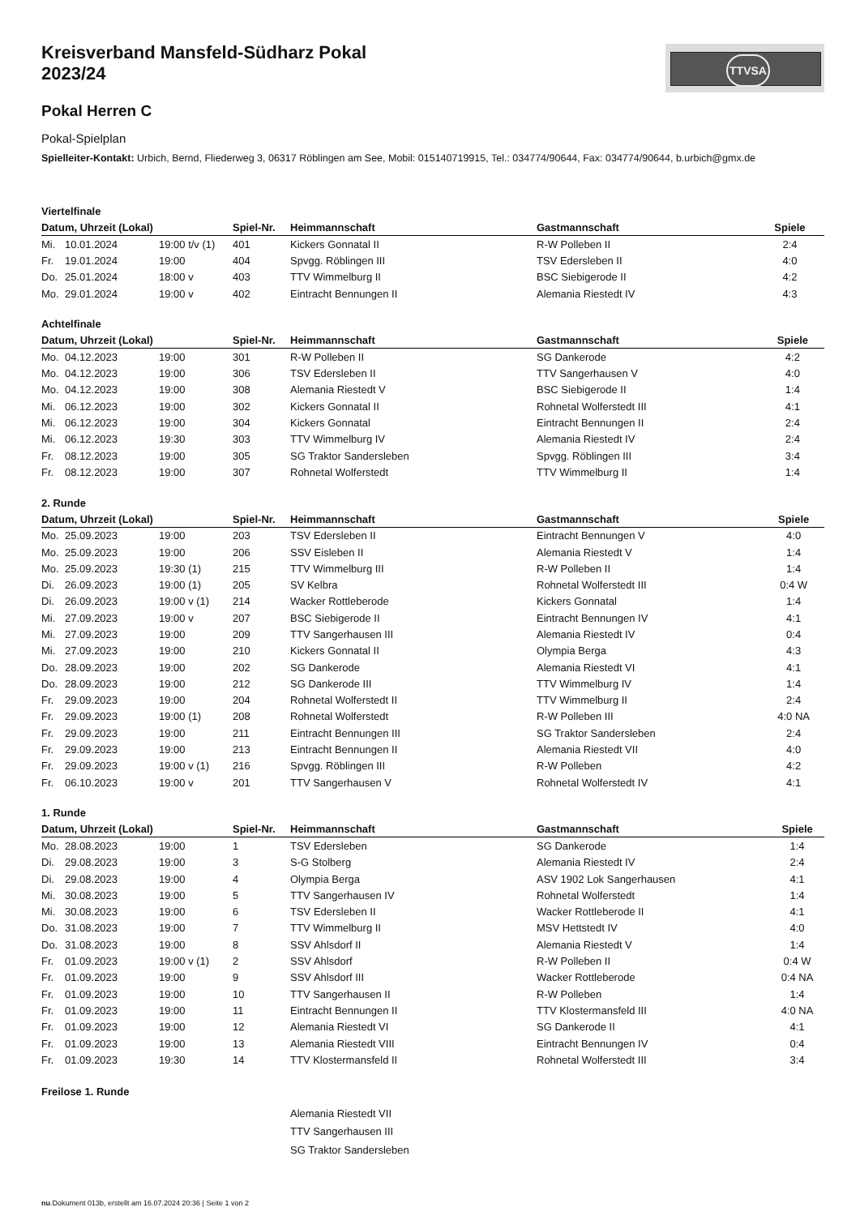TTVSA
Kreisverband Mansfeld-Südharz Pokal
2023/24
Pokal Herren C
Pokal-Spielplan
Spielleiter-Kontakt: Urbich, Bernd, Fliederweg 3, 06317 Röblingen am See, Mobil: 015140719915, Tel.: 034774/90644, Fax: 034774/90644, b.urbich@gmx.de
Viertelfinale
| Datum, Uhrzeit (Lokal) | | | Spiel-Nr. | Heimmannschaft | Gastmannschaft | Spiele |
| --- | --- | --- | --- | --- | --- | --- |
| Mi. | 10.01.2024 | 19:00 t/v (1) | 401 | Kickers Gonnatal II | R-W Polleben II | 2:4 |
| Fr. | 19.01.2024 | 19:00 | 404 | Spvgg. Röblingen III | TSV Edersleben II | 4:0 |
| Do. | 25.01.2024 | 18:00 v | 403 | TTV Wimmelburg II | BSC Siebigerode II | 4:2 |
| Mo. | 29.01.2024 | 19:00 v | 402 | Eintracht Bennungen II | Alemania Riestedt IV | 4:3 |
Achtelfinale
| Datum, Uhrzeit (Lokal) | | | Spiel-Nr. | Heimmannschaft | Gastmannschaft | Spiele |
| --- | --- | --- | --- | --- | --- | --- |
| Mo. | 04.12.2023 | 19:00 | 301 | R-W Polleben II | SG Dankerode | 4:2 |
| Mo. | 04.12.2023 | 19:00 | 306 | TSV Edersleben II | TTV Sangerhausen V | 4:0 |
| Mo. | 04.12.2023 | 19:00 | 308 | Alemania Riestedt V | BSC Siebigerode II | 1:4 |
| Mi. | 06.12.2023 | 19:00 | 302 | Kickers Gonnatal II | Rohnetal Wolferstedt III | 4:1 |
| Mi. | 06.12.2023 | 19:00 | 304 | Kickers Gonnatal | Eintracht Bennungen II | 2:4 |
| Mi. | 06.12.2023 | 19:30 | 303 | TTV Wimmelburg IV | Alemania Riestedt IV | 2:4 |
| Fr. | 08.12.2023 | 19:00 | 305 | SG Traktor Sandersleben | Spvgg. Röblingen III | 3:4 |
| Fr. | 08.12.2023 | 19:00 | 307 | Rohnetal Wolferstedt | TTV Wimmelburg II | 1:4 |
2. Runde
| Datum, Uhrzeit (Lokal) | | | Spiel-Nr. | Heimmannschaft | Gastmannschaft | Spiele |
| --- | --- | --- | --- | --- | --- | --- |
| Mo. | 25.09.2023 | 19:00 | 203 | TSV Edersleben II | Eintracht Bennungen V | 4:0 |
| Mo. | 25.09.2023 | 19:00 | 206 | SSV Eisleben II | Alemania Riestedt V | 1:4 |
| Mo. | 25.09.2023 | 19:30 (1) | 215 | TTV Wimmelburg III | R-W Polleben II | 1:4 |
| Di. | 26.09.2023 | 19:00 (1) | 205 | SV Kelbra | Rohnetal Wolferstedt III | 0:4 W |
| Di. | 26.09.2023 | 19:00 v (1) | 214 | Wacker Rottleberode | Kickers Gonnatal | 1:4 |
| Mi. | 27.09.2023 | 19:00 v | 207 | BSC Siebigerode II | Eintracht Bennungen IV | 4:1 |
| Mi. | 27.09.2023 | 19:00 | 209 | TTV Sangerhausen III | Alemania Riestedt IV | 0:4 |
| Mi. | 27.09.2023 | 19:00 | 210 | Kickers Gonnatal II | Olympia Berga | 4:3 |
| Do. | 28.09.2023 | 19:00 | 202 | SG Dankerode | Alemania Riestedt VI | 4:1 |
| Do. | 28.09.2023 | 19:00 | 212 | SG Dankerode III | TTV Wimmelburg IV | 1:4 |
| Fr. | 29.09.2023 | 19:00 | 204 | Rohnetal Wolferstedt II | TTV Wimmelburg II | 2:4 |
| Fr. | 29.09.2023 | 19:00 (1) | 208 | Rohnetal Wolferstedt | R-W Polleben III | 4:0 NA |
| Fr. | 29.09.2023 | 19:00 | 211 | Eintracht Bennungen III | SG Traktor Sandersleben | 2:4 |
| Fr. | 29.09.2023 | 19:00 | 213 | Eintracht Bennungen II | Alemania Riestedt VII | 4:0 |
| Fr. | 29.09.2023 | 19:00 v (1) | 216 | Spvgg. Röblingen III | R-W Polleben | 4:2 |
| Fr. | 06.10.2023 | 19:00 v | 201 | TTV Sangerhausen V | Rohnetal Wolferstedt IV | 4:1 |
1. Runde
| Datum, Uhrzeit (Lokal) | | | Spiel-Nr. | Heimmannschaft | Gastmannschaft | Spiele |
| --- | --- | --- | --- | --- | --- | --- |
| Mo. | 28.08.2023 | 19:00 | 1 | TSV Edersleben | SG Dankerode | 1:4 |
| Di. | 29.08.2023 | 19:00 | 3 | S-G Stolberg | Alemania Riestedt IV | 2:4 |
| Di. | 29.08.2023 | 19:00 | 4 | Olympia Berga | ASV 1902 Lok Sangerhausen | 4:1 |
| Mi. | 30.08.2023 | 19:00 | 5 | TTV Sangerhausen IV | Rohnetal Wolferstedt | 1:4 |
| Mi. | 30.08.2023 | 19:00 | 6 | TSV Edersleben II | Wacker Rottleberode II | 4:1 |
| Do. | 31.08.2023 | 19:00 | 7 | TTV Wimmelburg II | MSV Hettstedt IV | 4:0 |
| Do. | 31.08.2023 | 19:00 | 8 | SSV Ahlsdorf II | Alemania Riestedt V | 1:4 |
| Fr. | 01.09.2023 | 19:00 v (1) | 2 | SSV Ahlsdorf | R-W Polleben II | 0:4 W |
| Fr. | 01.09.2023 | 19:00 | 9 | SSV Ahlsdorf III | Wacker Rottleberode | 0:4 NA |
| Fr. | 01.09.2023 | 19:00 | 10 | TTV Sangerhausen II | R-W Polleben | 1:4 |
| Fr. | 01.09.2023 | 19:00 | 11 | Eintracht Bennungen II | TTV Klostermansfeld III | 4:0 NA |
| Fr. | 01.09.2023 | 19:00 | 12 | Alemania Riestedt VI | SG Dankerode II | 4:1 |
| Fr. | 01.09.2023 | 19:00 | 13 | Alemania Riestedt VIII | Eintracht Bennungen IV | 0:4 |
| Fr. | 01.09.2023 | 19:30 | 14 | TTV Klostermansfeld II | Rohnetal Wolferstedt III | 3:4 |
Freilose 1. Runde
| | Alemania Riestedt VII |
| | TTV Sangerhausen III |
| | SG Traktor Sandersleben |
nu.Dokument 013b, erstellt am 16.07.2024 20:36 | Seite 1 von 2